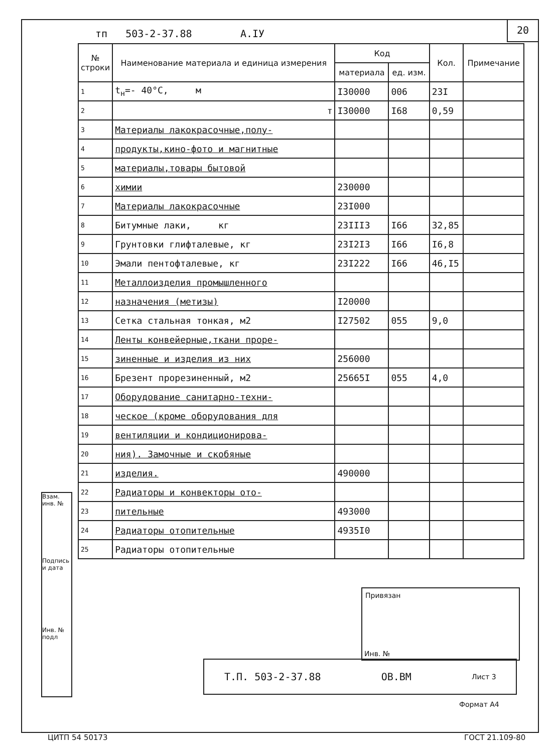тп 503-2-37.88 А.IУ
20
| № строки | Наименование материала и единица измерения | Код | | Кол. | Примечание |
| --- | --- | --- | --- | --- | --- |
| | | материала | ед. изм. | | |
| 1 | t<sub>н</sub>=- 40°C, м | I30000 | 006 | 23I | |
| 2 | т | I30000 | I68 | 0,59 | |
| 3 | Материалы лакокрасочные,полу- | | | | |
| 4 | продукты,кино-фото и магнитные | | | | |
| 5 | материалы,товары бытовой | | | | |
| 6 | химии | 230000 | | | |
| 7 | Материалы лакокрасочные | 23I000 | | | |
| 8 | Битумные лаки, кг | 23III3 | I66 | 32,85 | |
| 9 | Грунтовки глифталевые, кг | 23I2I3 | I66 | I6,8 | |
| 10 | Эмали пентофталевые, кг | 23I222 | I66 | 46,I5 | |
| 11 | Металлоизделия промышленного | | | | |
| 12 | назначения (метизы) | I20000 | | | |
| 13 | Сетка стальная тонкая, м2 | I27502 | 055 | 9,0 | |
| 14 | Ленты конвейерные,ткани прорe- | | | | |
| 15 | зиненные и изделия из них | 256000 | | | |
| 16 | Брезент прорезиненный, м2 | 25665I | 055 | 4,0 | |
| 17 | Оборудование санитарно-техни- | | | | |
| 18 | ческое (кроме оборудования для | | | | |
| 19 | вентиляции и кондиционирова- | | | | |
| 20 | ния). Замочные и скобяные | | | | |
| 21 | изделия. | 490000 | | | |
| 22 | Радиаторы и конвекторы ото- | | | | |
| 23 | пительные | 493000 | | | |
| 24 | Радиаторы отопительные | 4935I0 | | | |
| 25 | Радиаторы отопительные | | | | |
Взам. инв. №
Подпись и дата
Инв. № подл
Привязан
Инв. №
Т.П. 503-2-37.88 ОВ.ВМ Лист 3
Формат А4
ЦИТП 54 50173 ГОСТ 21.109-80